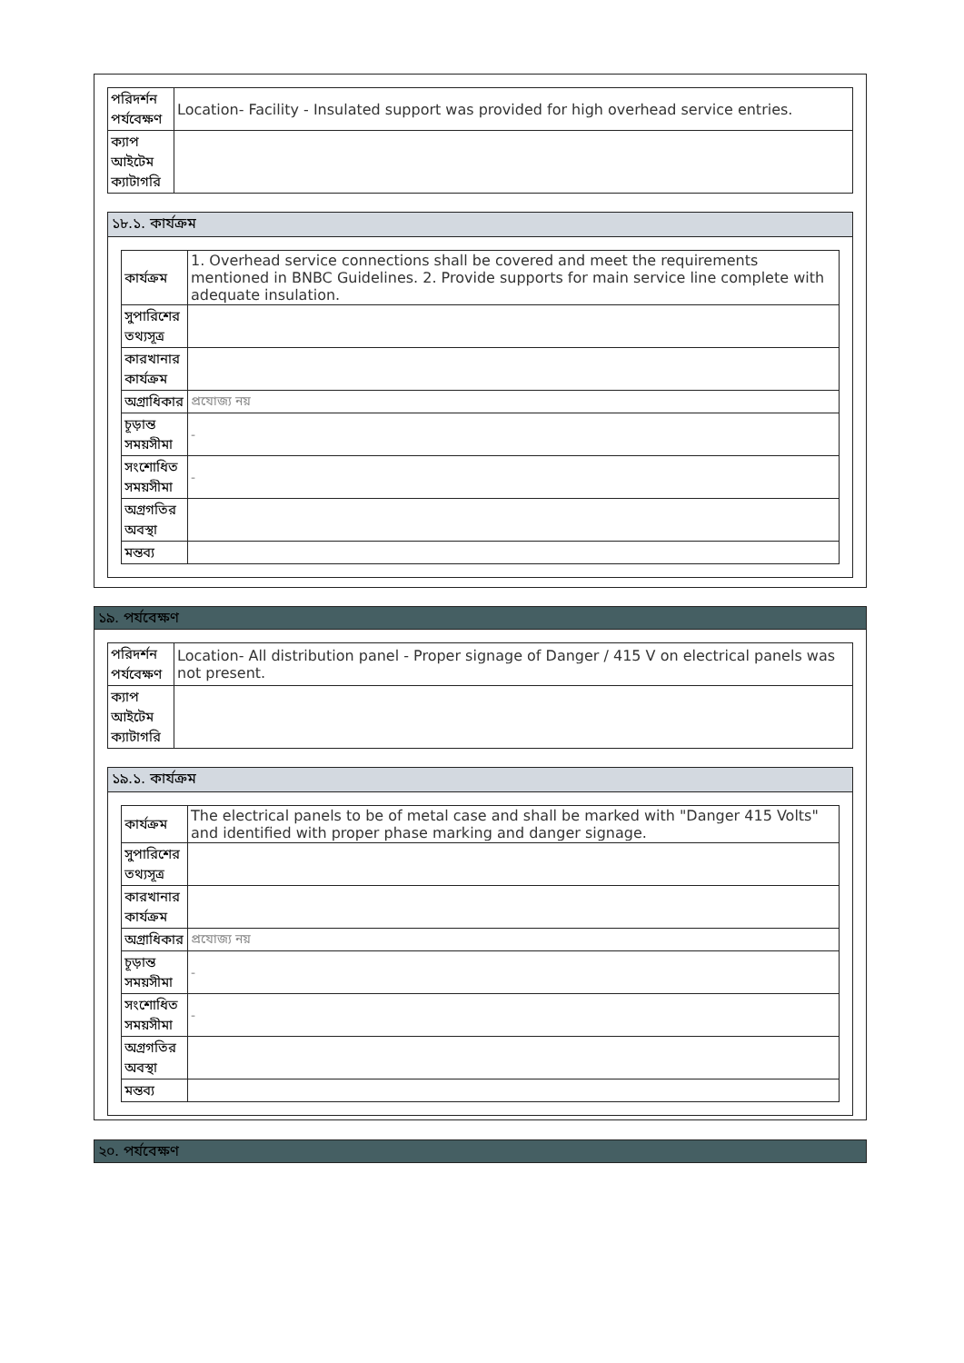| পরিদর্শন পর্যবেক্ষণ | Location- Facility - Insulated support was provided for high overhead service entries. |
| ক্যাপ আইটেম ক্যাটাগরি | |
১৮.১. কার্যক্রম
| কার্যক্রম | 1. Overhead service connections shall be covered and meet the requirements mentioned in BNBC Guidelines. 2. Provide supports for main service line complete with adequate insulation. |
| সুপারিশের তথ্যসূত্র | |
| কারখানার কার্যক্রম | |
| অগ্রাধিকার | প্রযোজ্য নয় |
| চূড়ান্ত সময়সীমা | - |
| সংশোধিত সময়সীমা | - |
| অগ্রগতির অবস্থা | |
| মন্তব্য | |
১৯. পর্যবেক্ষণ
| পরিদর্শন পর্যবেক্ষণ | Location- All distribution panel - Proper signage of Danger / 415 V on electrical panels was not present. |
| ক্যাপ আইটেম ক্যাটাগরি | |
১৯.১. কার্যক্রম
| কার্যক্রম | The electrical panels to be of metal case and shall be marked with "Danger 415 Volts" and identified with proper phase marking and danger signage. |
| সুপারিশের তথ্যসূত্র | |
| কারখানার কার্যক্রম | |
| অগ্রাধিকার | প্রযোজ্য নয় |
| চূড়ান্ত সময়সীমা | - |
| সংশোধিত সময়সীমা | - |
| অগ্রগতির অবস্থা | |
| মন্তব্য | |
২০. পর্যবেক্ষণ